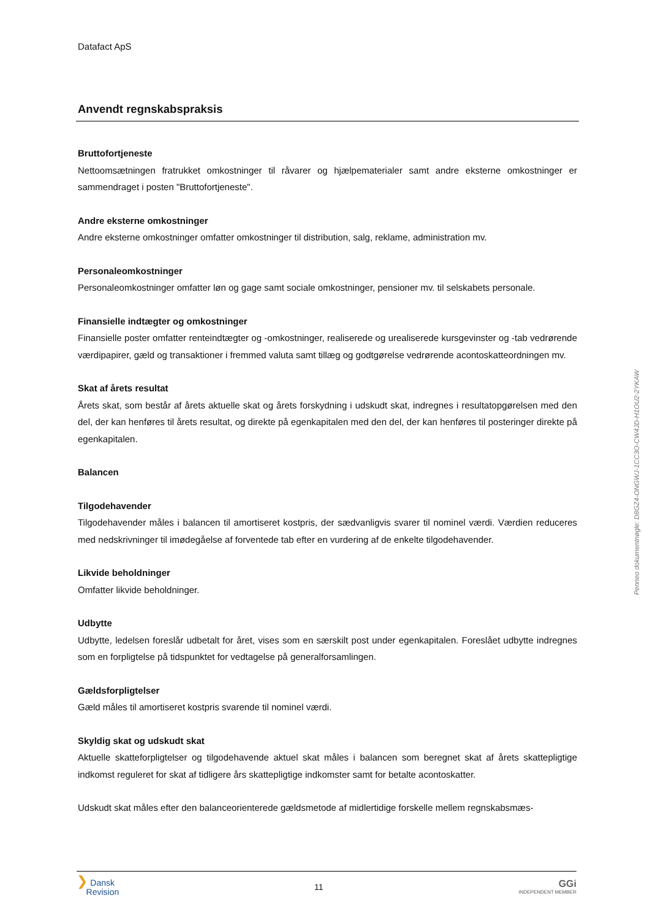Datafact ApS
Anvendt regnskabspraksis
Bruttofortjeneste
Nettoomsætningen fratrukket omkostninger til råvarer og hjælpematerialer samt andre eksterne omkostninger er sammendraget i posten "Bruttofortjeneste".
Andre eksterne omkostninger
Andre eksterne omkostninger omfatter omkostninger til distribution, salg, reklame, administration mv.
Personaleomkostninger
Personaleomkostninger omfatter løn og gage samt sociale omkostninger, pensioner mv. til selskabets personale.
Finansielle indtægter og omkostninger
Finansielle poster omfatter renteindtægter og -omkostninger, realiserede og urealiserede kursgevinster og -tab vedrørende værdipapirer, gæld og transaktioner i fremmed valuta samt tillæg og godtgørelse vedrørende aconto­skatteordningen mv.
Skat af årets resultat
Årets skat, som består af årets aktuelle skat og årets forskydning i udskudt skat, indregnes i resultatopgørelsen med den del, der kan henføres til årets resultat, og direkte på egenkapitalen med den del, der kan henføres til posteringer direkte på egenkapitalen.
Balancen
Tilgodehavender
Tilgodehavender måles i balancen til amortiseret kostpris, der sædvanligvis svarer til nominel værdi. Værdien reduceres med nedskrivninger til imødegåelse af forventede tab efter en vurdering af de enkelte tilgodehaven­der.
Likvide beholdninger
Omfatter likvide beholdninger.
Udbytte
Udbytte, ledelsen foreslår udbetalt for året, vises som en særskilt post under egenkapitalen. Foreslået udbytte indregnes som en forpligtelse på tidspunktet for vedtagelse på generalforsamlingen.
Gældsforpligtelser
Gæld måles til amortiseret kostpris svarende til nominel værdi.
Skyldig skat og udskudt skat
Aktuelle skatteforpligtelser og tilgodehavende aktuel skat måles i balancen som beregnet skat af årets skatte­pligtige indkomst reguleret for skat af tidligere års skattepligtige indkomster samt for betalte acontoskatter.
Udskudt skat måles efter den balanceorienterede gældsmetode af midlertidige forskelle mellem regnskabsmæs-
Penneo dokumentnøgle: D8GZ4-ONGWJ-1CC3O-CW4JD-H1OU2-2YKAW
❯ Dansk
Revision
11
GGi
INDEPENDENT MEMBER